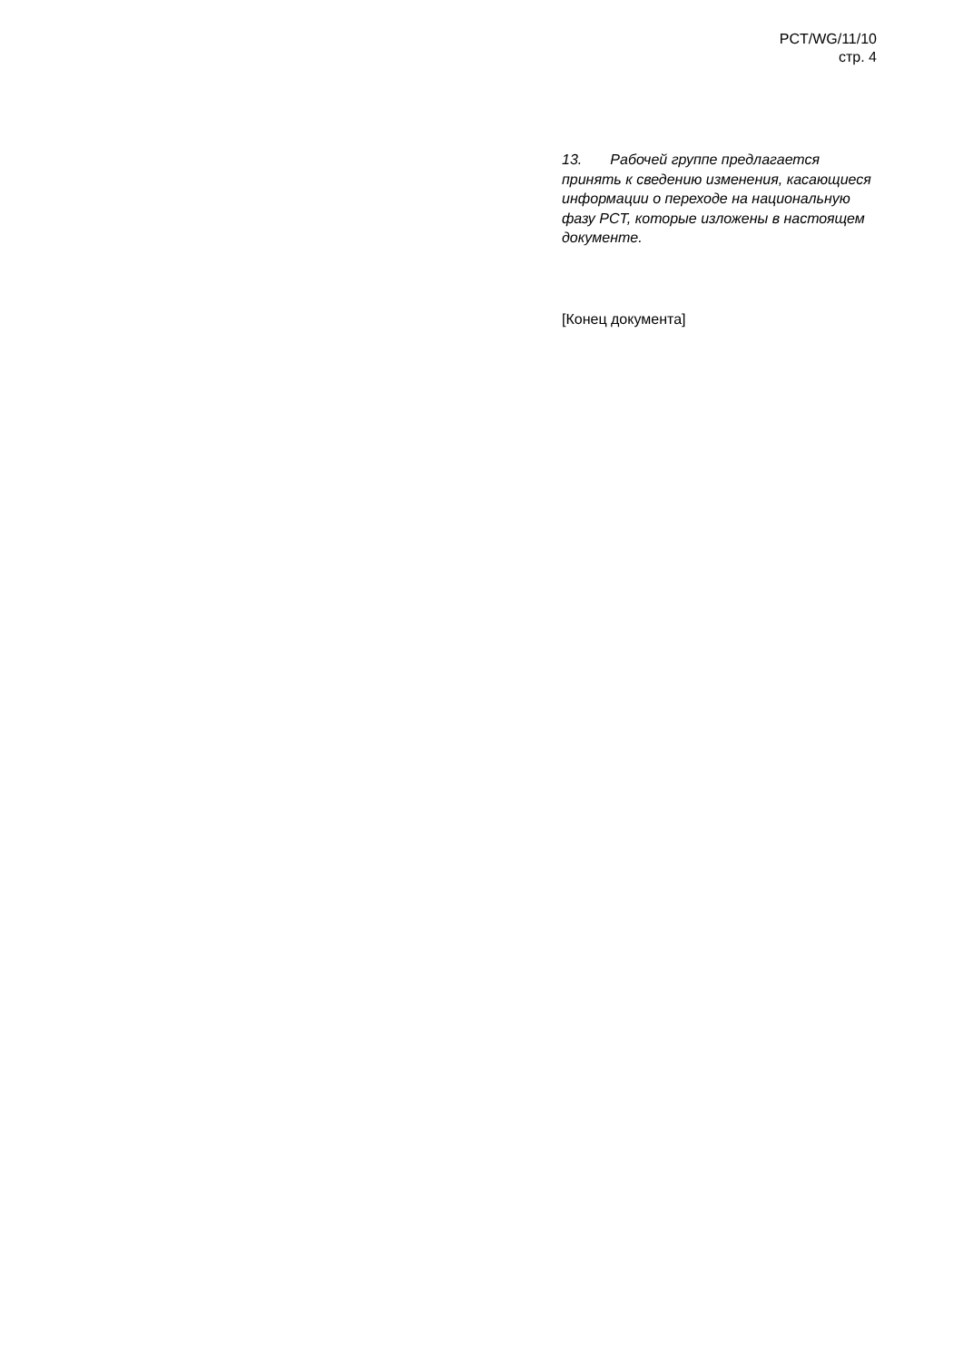PCT/WG/11/10
стр. 4
13. Рабочей группе предлагается принять к сведению изменения, касающиеся информации о переходе на национальную фазу PCT, которые изложены в настоящем документе.
[Конец документа]